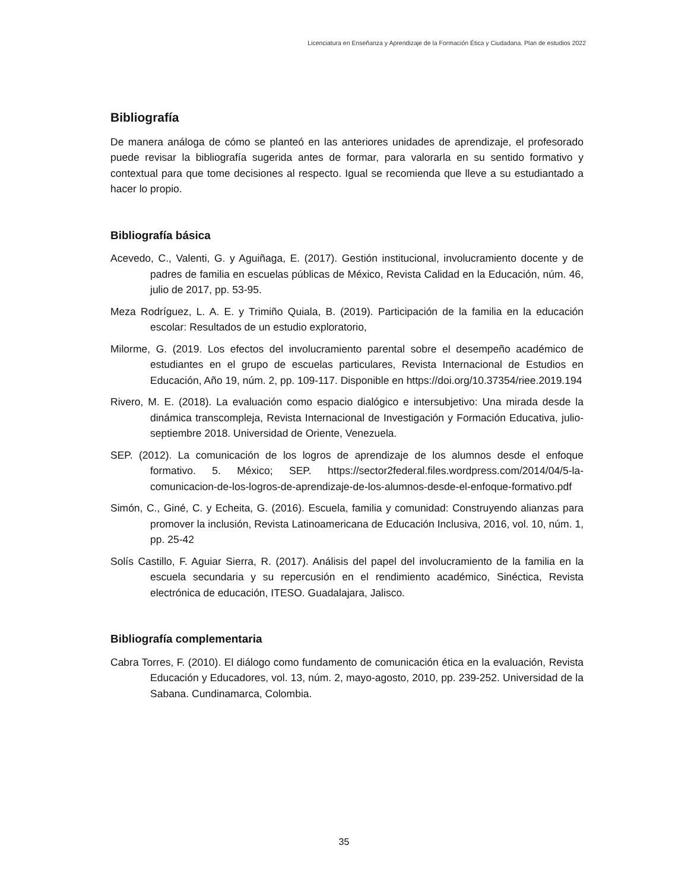Licenciatura en Enseñanza y Aprendizaje de la Formación Ética y Ciudadana. Plan de estudios 2022
Bibliografía
De manera análoga de cómo se planteó en las anteriores unidades de aprendizaje, el profesorado puede revisar la bibliografía sugerida antes de formar, para valorarla en su sentido formativo y contextual para que tome decisiones al respecto. Igual se recomienda que lleve a su estudiantado a hacer lo propio.
Bibliografía básica
Acevedo, C., Valenti, G. y Aguiñaga, E. (2017). Gestión institucional, involucramiento docente y de padres de familia en escuelas públicas de México, Revista Calidad en la Educación, núm. 46, julio de 2017, pp. 53-95.
Meza Rodríguez, L. A. E. y Trimiño Quiala, B. (2019). Participación de la familia en la educación escolar: Resultados de un estudio exploratorio,
Milorme, G. (2019. Los efectos del involucramiento parental sobre el desempeño académico de estudiantes en el grupo de escuelas particulares, Revista Internacional de Estudios en Educación, Año 19, núm. 2, pp. 109-117. Disponible en https://doi.org/10.37354/riee.2019.194
Rivero, M. E. (2018). La evaluación como espacio dialógico e intersubjetivo: Una mirada desde la dinámica transcompleja, Revista Internacional de Investigación y Formación Educativa, julio- septiembre 2018. Universidad de Oriente, Venezuela.
SEP. (2012). La comunicación de los logros de aprendizaje de los alumnos desde el enfoque formativo. 5. México; SEP. https://sector2federal.files.wordpress.com/2014/04/5-la-comunicacion-de-los-logros-de-aprendizaje-de-los-alumnos-desde-el-enfoque-formativo.pdf
Simón, C., Giné, C. y Echeita, G. (2016). Escuela, familia y comunidad: Construyendo alianzas para promover la inclusión, Revista Latinoamericana de Educación Inclusiva, 2016, vol. 10, núm. 1, pp. 25-42
Solís Castillo, F. Aguiar Sierra, R. (2017). Análisis del papel del involucramiento de la familia en la escuela secundaria y su repercusión en el rendimiento académico, Sinéctica, Revista electrónica de educación, ITESO. Guadalajara, Jalisco.
Bibliografía complementaria
Cabra Torres, F. (2010). El diálogo como fundamento de comunicación ética en la evaluación, Revista Educación y Educadores, vol. 13, núm. 2, mayo-agosto, 2010, pp. 239-252. Universidad de la Sabana. Cundinamarca, Colombia.
35